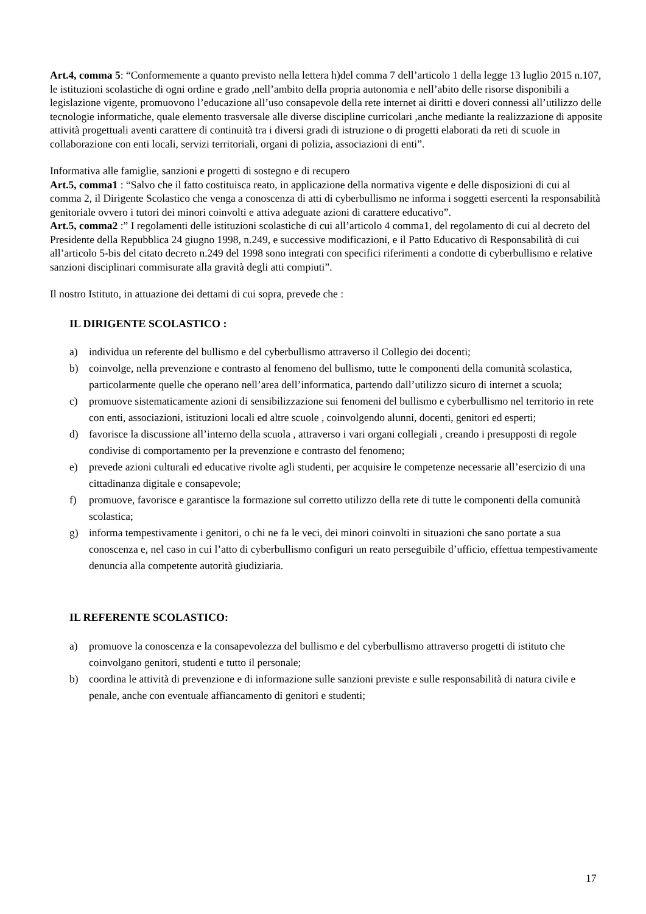Art.4, comma 5: “Conformemente a quanto previsto nella lettera h)del comma 7 dell’articolo 1 della legge 13 luglio 2015 n.107, le istituzioni scolastiche di ogni ordine e grado ,nell’ambito della propria autonomia e nell’abito delle risorse disponibili a legislazione vigente, promuovono l’educazione all’uso consapevole della rete internet ai diritti e doveri connessi all’utilizzo delle tecnologie informatiche, quale elemento trasversale alle diverse discipline curricolari ,anche mediante la realizzazione di apposite attività progettuali aventi carattere di continuità tra i diversi gradi di istruzione o di progetti elaborati da reti di scuole in collaborazione con enti locali, servizi territoriali, organi di polizia, associazioni di enti”.
Informativa alle famiglie, sanzioni e progetti di sostegno e di recupero
Art.5, comma1 : “Salvo che il fatto costituisca reato, in applicazione della normativa vigente e delle disposizioni di cui al comma 2, il Dirigente Scolastico che venga a conoscenza di atti di cyberbullismo ne informa i soggetti esercenti la responsabilità genitoriale ovvero i tutori dei minori coinvolti e attiva adeguate azioni di carattere educativo”.
Art.5, comma2 :” I regolamenti delle istituzioni scolastiche di cui all’articolo 4 comma1, del regolamento di cui al decreto del Presidente della Repubblica 24 giugno 1998, n.249, e successive modificazioni, e il Patto Educativo di Responsabilità di cui all’articolo 5-bis del citato decreto n.249 del 1998 sono integrati con specifici riferimenti a condotte di cyberbullismo e relative sanzioni disciplinari commisurate alla gravità degli atti compiuti”.
Il nostro Istituto, in attuazione dei dettami di cui sopra, prevede che :
IL DIRIGENTE SCOLASTICO :
a) individua un referente del bullismo e del cyberbullismo attraverso il Collegio dei docenti;
b) coinvolge, nella prevenzione e contrasto al fenomeno del bullismo, tutte le componenti della comunità scolastica, particolarmente quelle che operano nell’area dell’informatica, partendo dall’utilizzo sicuro di internet a scuola;
c) promuove sistematicamente azioni di sensibilizzazione sui fenomeni del bullismo e cyberbullismo nel territorio in rete con enti, associazioni, istituzioni locali ed altre scuole , coinvolgendo alunni, docenti, genitori ed esperti;
d) favorisce la discussione all’interno della scuola , attraverso i vari organi collegiali , creando i presupposti di regole condivise di comportamento per la prevenzione e contrasto del fenomeno;
e) prevede azioni culturali ed educative rivolte agli studenti, per acquisire le competenze necessarie all’esercizio di una cittadinanza digitale e consapevole;
f) promuove, favorisce e garantisce la formazione sul corretto utilizzo della rete di tutte le componenti della comunità scolastica;
g) informa tempestivamente i genitori, o chi ne fa le veci, dei minori coinvolti in situazioni che sano portate a sua conoscenza e, nel caso in cui l’atto di cyberbullismo configuri un reato perseguibile d’ufficio, effettua tempestivamente denuncia alla competente autorità giudiziaria.
IL REFERENTE SCOLASTICO:
a) promuove la conoscenza e la consapevolezza del bullismo e del cyberbullismo attraverso progetti di istituto che coinvolgano genitori, studenti e tutto il personale;
b) coordina le attività di prevenzione e di informazione sulle sanzioni previste e sulle responsabilità di natura civile e penale, anche con eventuale affiancamento di genitori e studenti;
17